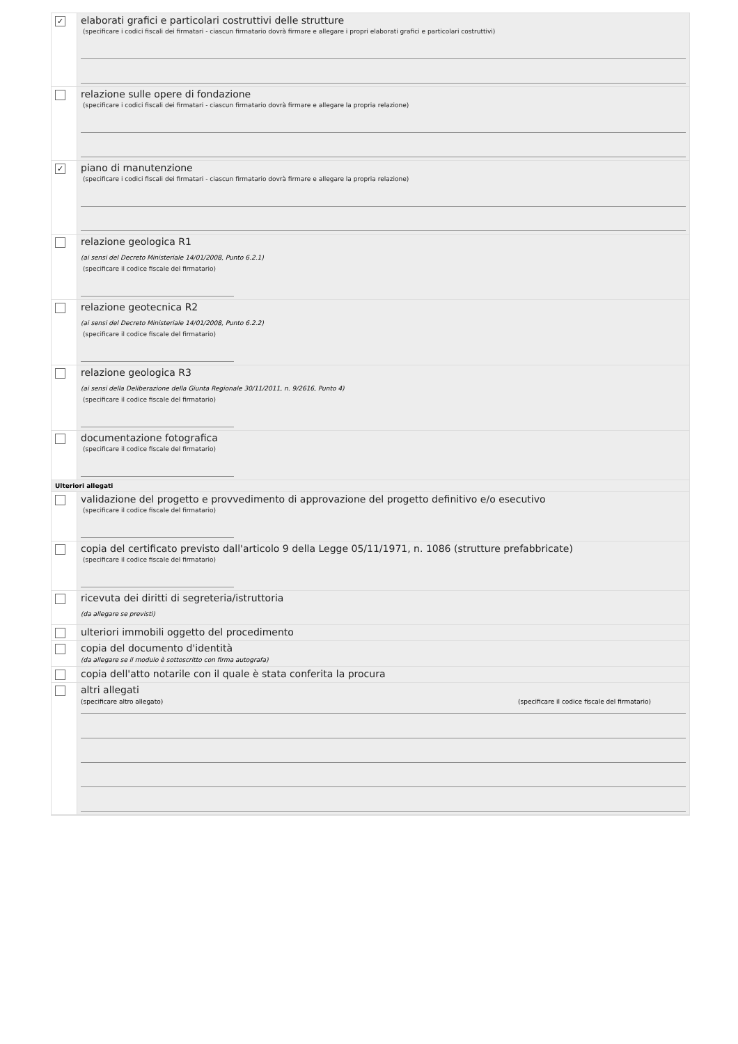✓
elaborati grafici e particolari costruttivi delle strutture
(specificare i codici fiscali dei firmatari - ciascun firmatario dovrà firmare e allegare i propri elaborati grafici e particolari costruttivi)
relazione sulle opere di fondazione
(specificare i codici fiscali dei firmatari - ciascun firmatario dovrà firmare e allegare la propria relazione)
✓
piano di manutenzione
(specificare i codici fiscali dei firmatari - ciascun firmatario dovrà firmare e allegare la propria relazione)
relazione geologica R1
(ai sensi del Decreto Ministeriale 14/01/2008, Punto 6.2.1)
(specificare il codice fiscale del firmatario)
relazione geotecnica R2
(ai sensi del Decreto Ministeriale 14/01/2008, Punto 6.2.2)
(specificare il codice fiscale del firmatario)
relazione geologica R3
(ai sensi della Deliberazione della Giunta Regionale 30/11/2011, n. 9/2616, Punto 4)
(specificare il codice fiscale del firmatario)
documentazione fotografica
(specificare il codice fiscale del firmatario)
Ulteriori allegati
validazione del progetto e provvedimento di approvazione del progetto definitivo e/o esecutivo
(specificare il codice fiscale del firmatario)
copia del certificato previsto dall'articolo 9 della Legge 05/11/1971, n. 1086 (strutture prefabbricate)
(specificare il codice fiscale del firmatario)
ricevuta dei diritti di segreteria/istruttoria
(da allegare se previsti)
ulteriori immobili oggetto del procedimento
copia del documento d'identità
(da allegare se il modulo è sottoscritto con firma autografa)
copia dell'atto notarile con il quale è stata conferita la procura
altri allegati
(specificare altro allegato) (specificare il codice fiscale del firmatario)